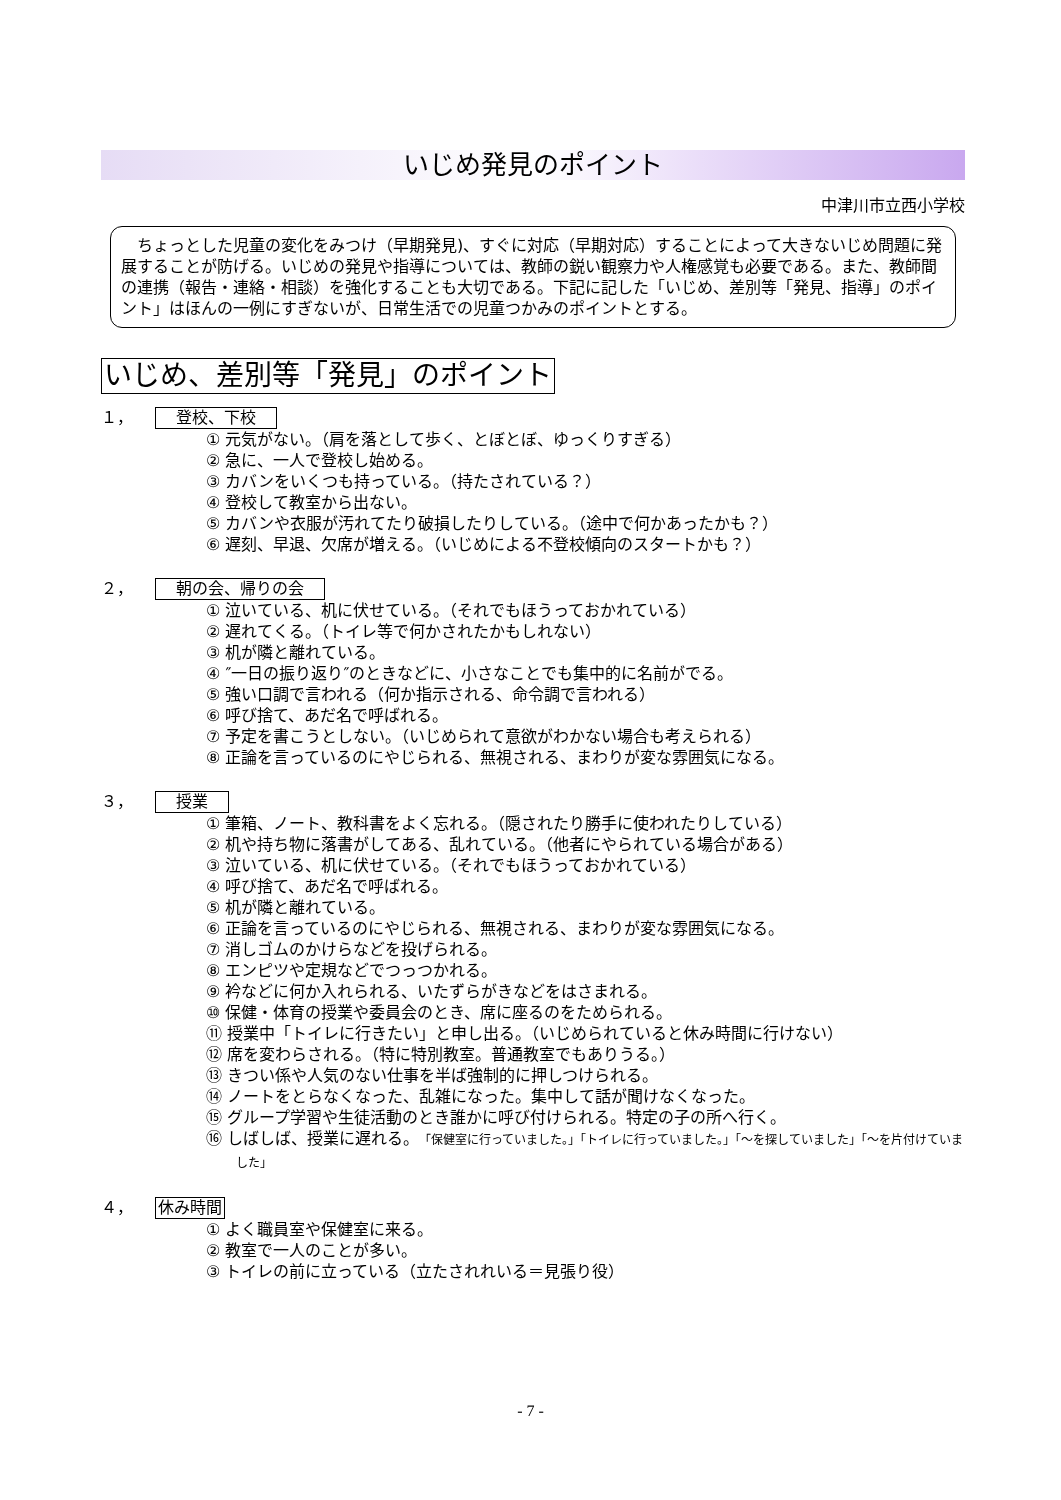いじめ発見のポイント
中津川市立西小学校
　ちょっとした児童の変化をみつけ（早期発見)、すぐに対応（早期対応）することによって大きないじめ問題に発展することが防げる。いじめの発見や指導については、教師の鋭い観察力や人権感覚も必要である。また、教師間の連携（報告・連絡・相談）を強化することも大切である。下記に記した「いじめ、差別等「発見、指導」のポイント」はほんの一例にすぎないが、日常生活での児童つかみのポイントとする。
いじめ、差別等「発見」のポイント
１， 登校、下校
① 元気がない。（肩を落として歩く、とぼとぼ、ゆっくりすぎる）
② 急に、一人で登校し始める。
③ カバンをいくつも持っている。（持たされている？）
④ 登校して教室から出ない。
⑤ カバンや衣服が汚れてたり破損したりしている。（途中で何かあったかも？）
⑥ 遅刻、早退、欠席が増える。（いじめによる不登校傾向のスタートかも？）
２， 朝の会、帰りの会
① 泣いている、机に伏せている。（それでもほうっておかれている）
② 遅れてくる。（トイレ等で何かされたかもしれない）
③ 机が隣と離れている。
④ ″一日の振り返り″のときなどに、小さなことでも集中的に名前がでる。
⑤ 強い口調で言われる（何か指示される、命令調で言われる）
⑥ 呼び捨て、あだ名で呼ばれる。
⑦ 予定を書こうとしない。（いじめられて意欲がわかない場合も考えられる）
⑧ 正論を言っているのにやじられる、無視される、まわりが変な雰囲気になる。
３， 授業
① 筆箱、ノート、教科書をよく忘れる。（隠されたり勝手に使われたりしている）
② 机や持ち物に落書がしてある、乱れている。（他者にやられている場合がある）
③ 泣いている、机に伏せている。（それでもほうっておかれている）
④ 呼び捨て、あだ名で呼ばれる。
⑤ 机が隣と離れている。
⑥ 正論を言っているのにやじられる、無視される、まわりが変な雰囲気になる。
⑦ 消しゴムのかけらなどを投げられる。
⑧ エンピツや定規などでつっつかれる。
⑨ 衿などに何か入れられる、いたずらがきなどをはさまれる。
⑩ 保健・体育の授業や委員会のとき、席に座るのをためられる。
⑪ 授業中「トイレに行きたい」と申し出る。（いじめられていると休み時間に行けない）
⑫ 席を変わらされる。（特に特別教室。普通教室でもありうる。）
⑬ きつい係や人気のない仕事を半ば強制的に押しつけられる。
⑭ ノートをとらなくなった、乱雑になった。集中して話が聞けなくなった。
⑮ グループ学習や生徒活動のとき誰かに呼び付けられる。特定の子の所へ行く。
⑯ しばしば、授業に遅れる。「保健室に行っていました。」「トイレに行っていました。」「～を探していました」「～を片付けていました」
４， 休み時間
① よく職員室や保健室に来る。
② 教室で一人のことが多い。
③ トイレの前に立っている（立たされれいる＝見張り役）
- 7 -